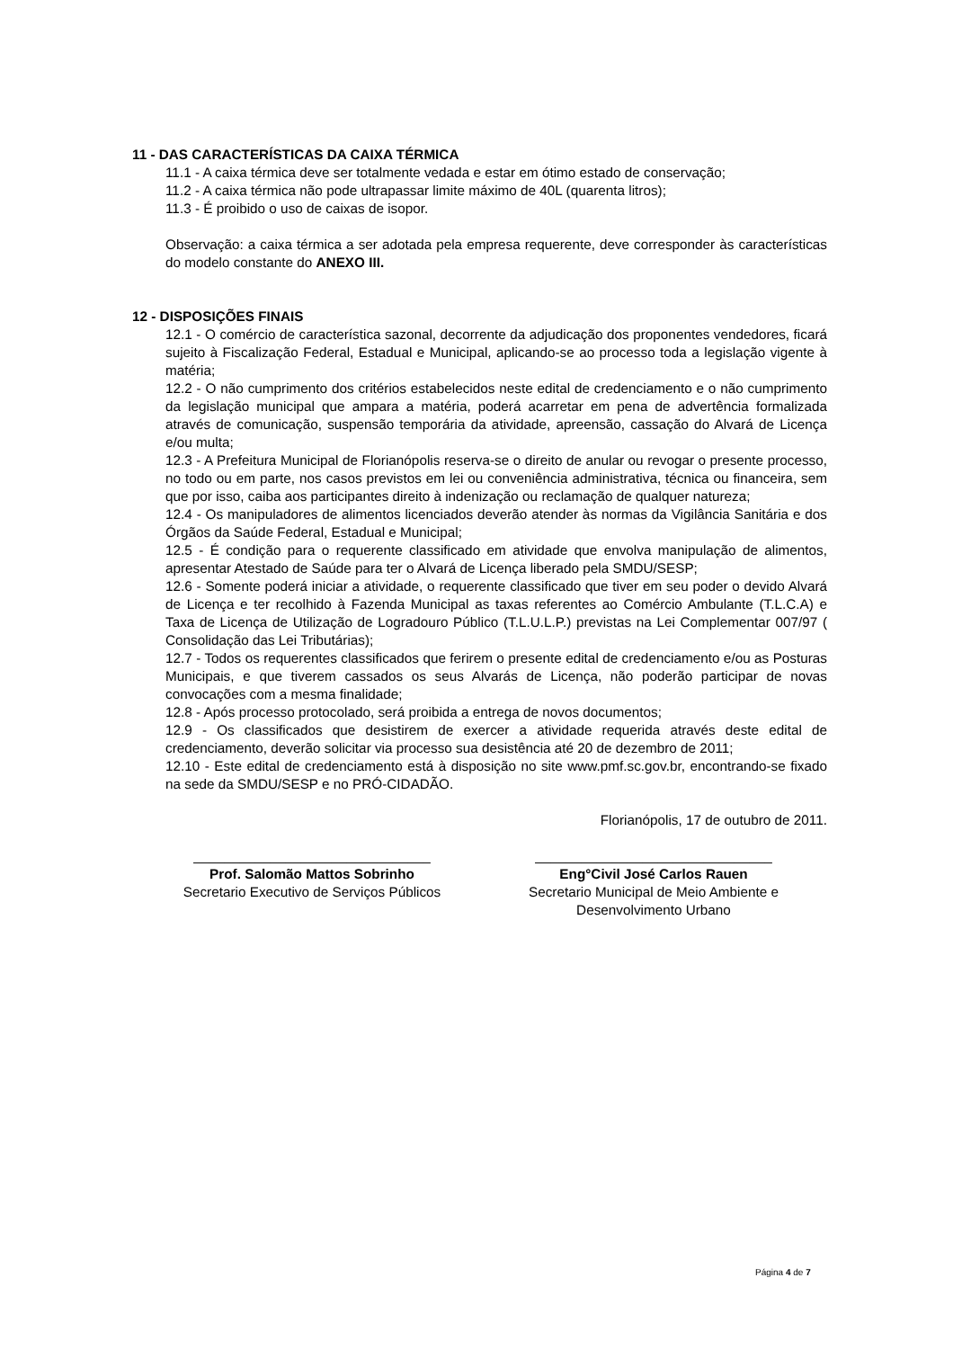11 - DAS CARACTERÍSTICAS DA CAIXA TÉRMICA
11.1 - A caixa térmica deve ser totalmente vedada e estar em ótimo estado de conservação;
11.2 - A caixa térmica não pode ultrapassar limite máximo de 40L (quarenta litros);
11.3 - É proibido o uso de caixas de isopor.
Observação: a caixa térmica a ser adotada pela empresa requerente, deve corresponder às características do modelo constante do ANEXO III.
12 - DISPOSIÇÕES FINAIS
12.1 - O comércio de característica sazonal, decorrente da adjudicação dos proponentes vendedores, ficará sujeito à Fiscalização Federal, Estadual e Municipal, aplicando-se ao processo toda a legislação vigente à matéria;
12.2 - O não cumprimento dos critérios estabelecidos neste edital de credenciamento e o não cumprimento da legislação municipal que ampara a matéria, poderá acarretar em pena de advertência formalizada através de comunicação, suspensão temporária da atividade, apreensão, cassação do Alvará de Licença e/ou multa;
12.3 - A Prefeitura Municipal de Florianópolis reserva-se o direito de anular ou revogar o presente processo, no todo ou em parte, nos casos previstos em lei ou conveniência administrativa, técnica ou financeira, sem que por isso, caiba aos participantes direito à indenização ou reclamação de qualquer natureza;
12.4 - Os manipuladores de alimentos licenciados deverão atender às normas da Vigilância Sanitária e dos Órgãos da Saúde Federal, Estadual e Municipal;
12.5 - É condição para o requerente classificado em atividade que envolva manipulação de alimentos, apresentar Atestado de Saúde para ter o Alvará de Licença liberado pela SMDU/SESP;
12.6 - Somente poderá iniciar a atividade, o requerente classificado que tiver em seu poder o devido Alvará de Licença e ter recolhido à Fazenda Municipal as taxas referentes ao Comércio Ambulante (T.L.C.A) e Taxa de Licença de Utilização de Logradouro Público (T.L.U.L.P.) previstas na Lei Complementar 007/97 ( Consolidação das Lei Tributárias);
12.7 - Todos os requerentes classificados que ferirem o presente edital de credenciamento e/ou as Posturas Municipais, e que tiverem cassados os seus Alvarás de Licença, não poderão participar de novas convocações com a mesma finalidade;
12.8 - Após processo protocolado, será proibida a entrega de novos documentos;
12.9 - Os classificados que desistirem de exercer a atividade requerida através deste edital de credenciamento, deverão solicitar via processo sua desistência até 20 de dezembro de 2011;
12.10 - Este edital de credenciamento está à disposição no site www.pmf.sc.gov.br, encontrando-se fixado na sede da SMDU/SESP e no PRÓ-CIDADÃO.
Florianópolis, 17 de outubro de 2011.
_______________________________
Prof. Salomão Mattos Sobrinho
Secretario Executivo de Serviços Públicos
_______________________________
Eng°Civil José Carlos Rauen
Secretario Municipal de Meio Ambiente e
Desenvolvimento Urbano
Página 4 de 7